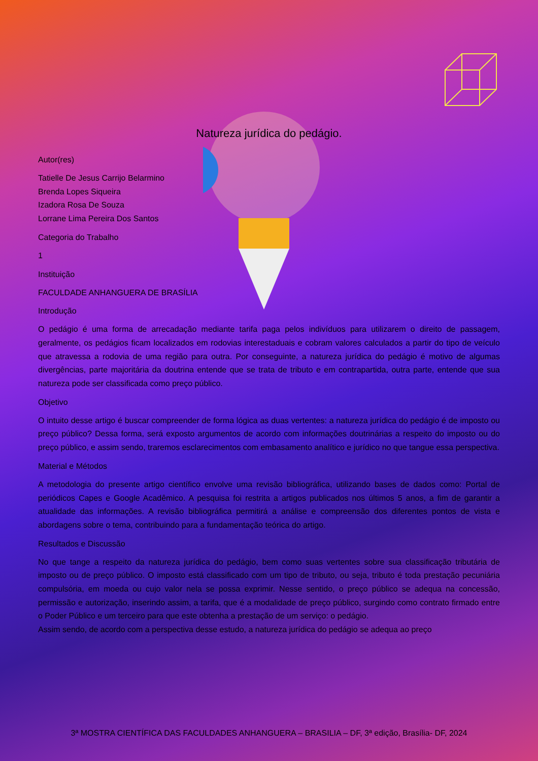Natureza jurídica do pedágio.
Autor(res)
Tatielle De Jesus Carrijo Belarmino
Brenda Lopes Siqueira
Izadora Rosa De Souza
Lorrane Lima Pereira Dos Santos
Categoria do Trabalho
1
Instituição
FACULDADE ANHANGUERA DE BRASÍLIA
Introdução
O pedágio é uma forma de arrecadação mediante tarifa paga pelos indivíduos para utilizarem o direito de passagem, geralmente, os pedágios ficam localizados em rodovias interestaduais e cobram valores calculados a partir do tipo de veículo que atravessa a rodovia de uma região para outra. Por conseguinte, a natureza jurídica do pedágio é motivo de algumas divergências, parte majoritária da doutrina entende que se trata de tributo e em contrapartida, outra parte, entende que sua natureza pode ser classificada como preço público.
Objetivo
O intuito desse artigo é buscar compreender de forma lógica as duas vertentes: a natureza jurídica do pedágio é de imposto ou preço público? Dessa forma, será exposto argumentos de acordo com informações doutrinárias a respeito do imposto ou do preço público, e assim sendo, traremos esclarecimentos com embasamento analítico e jurídico no que tangue essa perspectiva.
Material e Métodos
A metodologia do presente artigo científico envolve uma revisão bibliográfica, utilizando bases de dados como: Portal de periódicos Capes e Google Acadêmico. A pesquisa foi restrita a artigos publicados nos últimos 5 anos, a fim de garantir a atualidade das informações. A revisão bibliográfica permitirá a análise e compreensão dos diferentes pontos de vista e abordagens sobre o tema, contribuindo para a fundamentação teórica do artigo.
Resultados e Discussão
No que tange a respeito da natureza jurídica do pedágio, bem como suas vertentes sobre sua classificação tributária de imposto ou de preço público. O imposto está classificado com um tipo de tributo, ou seja, tributo é toda prestação pecuniária compulsória, em moeda ou cujo valor nela se possa exprimir. Nesse sentido, o preço público se adequa na concessão, permissão e autorização, inserindo assim, a tarifa, que é a modalidade de preço público, surgindo como contrato firmado entre o Poder Público e um terceiro para que este obtenha a prestação de um serviço: o pedágio.
Assim sendo, de acordo com a perspectiva desse estudo, a natureza jurídica do pedágio se adequa ao preço
3ª MOSTRA CIENTÍFICA DAS FACULDADES ANHANGUERA – BRASILIA – DF, 3ª edição, Brasília- DF, 2024